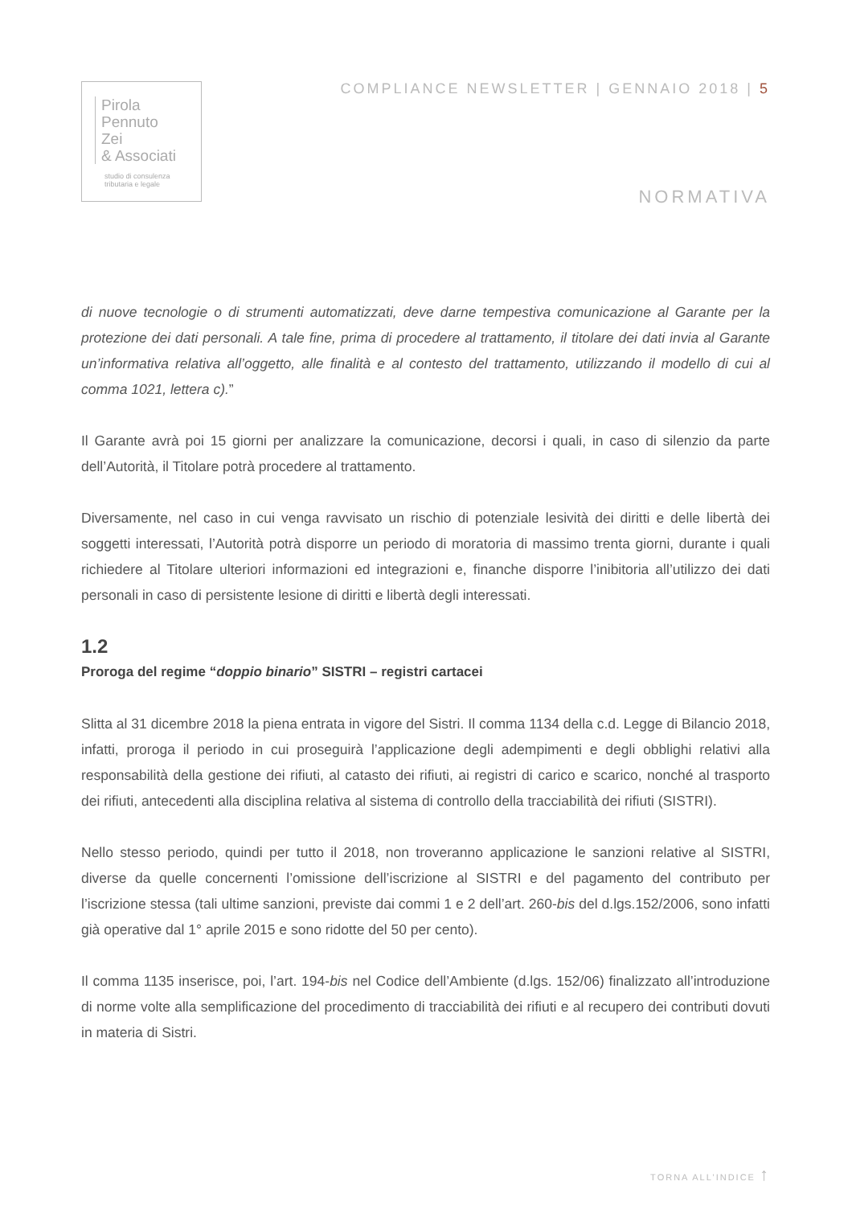Pirola
Pennuto
Zei
& Associati
studio di consulenza
tributaria e legale
COMPLIANCE NEWSLETTER | GENNAIO 2018 | 5
NORMATIVA
di nuove tecnologie o di strumenti automatizzati, deve darne tempestiva comunicazione al Garante per la protezione dei dati personali. A tale fine, prima di procedere al trattamento, il titolare dei dati invia al Garante un’informativa relativa all’oggetto, alle finalità e al contesto del trattamento, utilizzando il modello di cui al comma 1021, lettera c).”
Il Garante avrà poi 15 giorni per analizzare la comunicazione, decorsi i quali, in caso di silenzio da parte dell’Autorità, il Titolare potrà procedere al trattamento.
Diversamente, nel caso in cui venga ravvisato un rischio di potenziale lesività dei diritti e delle libertà dei soggetti interessati, l’Autorità potrà disporre un periodo di moratoria di massimo trenta giorni, durante i quali richiedere al Titolare ulteriori informazioni ed integrazioni e, finanche disporre l’inibitoria all’utilizzo dei dati personali in caso di persistente lesione di diritti e libertà degli interessati.
1.2
Proroga del regime “doppio binario” SISTRI – registri cartacei
Slitta al 31 dicembre 2018 la piena entrata in vigore del Sistri. Il comma 1134 della c.d. Legge di Bilancio 2018, infatti, proroga il periodo in cui proseguirà l’applicazione degli adempimenti e degli obblighi relativi alla responsabilità della gestione dei rifiuti, al catasto dei rifiuti, ai registri di carico e scarico, nonché al trasporto dei rifiuti, antecedenti alla disciplina relativa al sistema di controllo della tracciabilità dei rifiuti (SISTRI).
Nello stesso periodo, quindi per tutto il 2018, non troveranno applicazione le sanzioni relative al SISTRI, diverse da quelle concernenti l’omissione dell’iscrizione al SISTRI e del pagamento del contributo per l’iscrizione stessa (tali ultime sanzioni, previste dai commi 1 e 2 dell’art. 260-bis del d.lgs.152/2006, sono infatti già operative dal 1° aprile 2015 e sono ridotte del 50 per cento).
Il comma 1135 inserisce, poi, l’art. 194-bis nel Codice dell’Ambiente (d.lgs. 152/06) finalizzato all’introduzione di norme volte alla semplificazione del procedimento di tracciabilità dei rifiuti e al recupero dei contributi dovuti in materia di Sistri.
TORNA ALL’INDICE ↑